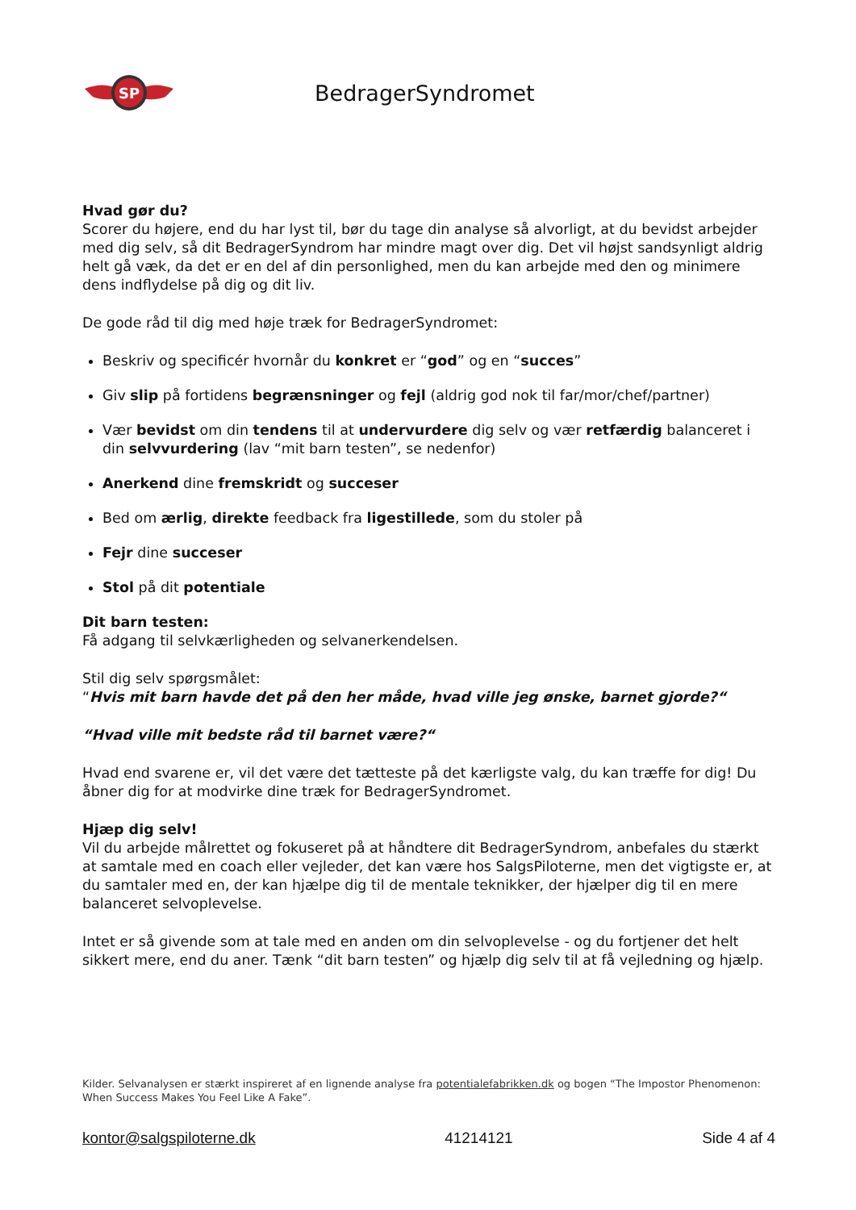SP
BedragerSyndromet
Hvad gør du?
Scorer du højere, end du har lyst til, bør du tage din analyse så alvorligt, at du bevidst arbejder med dig selv, så dit BedragerSyndrom har mindre magt over dig. Det vil højst sandsynligt aldrig helt gå væk, da det er en del af din personlighed, men du kan arbejde med den og minimere dens indflydelse på dig og dit liv.
De gode råd til dig med høje træk for BedragerSyndromet:
Beskriv og specificér hvornår du konkret er “god” og en “succes”
Giv slip på fortidens begrænsninger og fejl (aldrig god nok til far/mor/chef/partner)
Vær bevidst om din tendens til at undervurdere dig selv og vær retfærdig balanceret i din selvvurdering (lav “mit barn testen”, se nedenfor)
Anerkend dine fremskridt og succeser
Bed om ærlig, direkte feedback fra ligestillede, som du stoler på
Fejr dine succeser
Stol på dit potentiale
Dit barn testen:
Få adgang til selvkærligheden og selvanerkendelsen.
Stil dig selv spørgsmålet:
“Hvis mit barn havde det på den her måde, hvad ville jeg ønske, barnet gjorde?“
“Hvad ville mit bedste råd til barnet være?“
Hvad end svarene er, vil det være det tætteste på det kærligste valg, du kan træffe for dig! Du åbner dig for at modvirke dine træk for BedragerSyndromet.
Hjæp dig selv!
Vil du arbejde målrettet og fokuseret på at håndtere dit BedragerSyndrom, anbefales du stærkt at samtale med en coach eller vejleder, det kan være hos SalgsPiloterne, men det vigtigste er, at du samtaler med en, der kan hjælpe dig til de mentale teknikker, der hjælper dig til en mere balanceret selvoplevelse.
Intet er så givende som at tale med en anden om din selvoplevelse - og du fortjener det helt sikkert mere, end du aner. Tænk “dit barn testen” og hjælp dig selv til at få vejledning og hjælp.
Kilder. Selvanalysen er stærkt inspireret af en lignende analyse fra potentialefabrikken.dk og bogen “The Impostor Phenomenon: When Success Makes You Feel Like A Fake”.
kontor@salgspiloterne.dk 41214121 Side 4 af 4